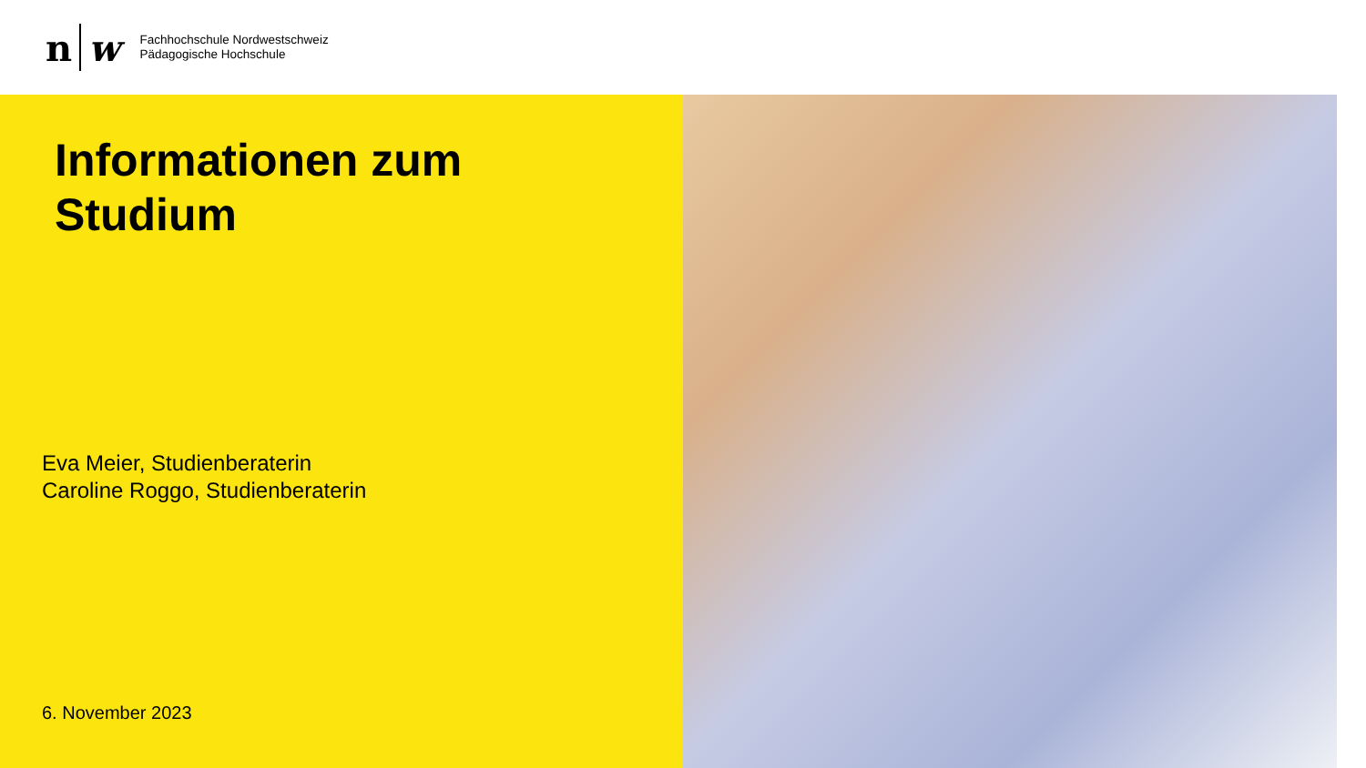n w
Fachhochschule Nordwestschweiz
Pädagogische Hochschule
Informationen zum
Studium
Eva Meier, Studienberaterin
Caroline Roggo, Studienberaterin
6. November 2023